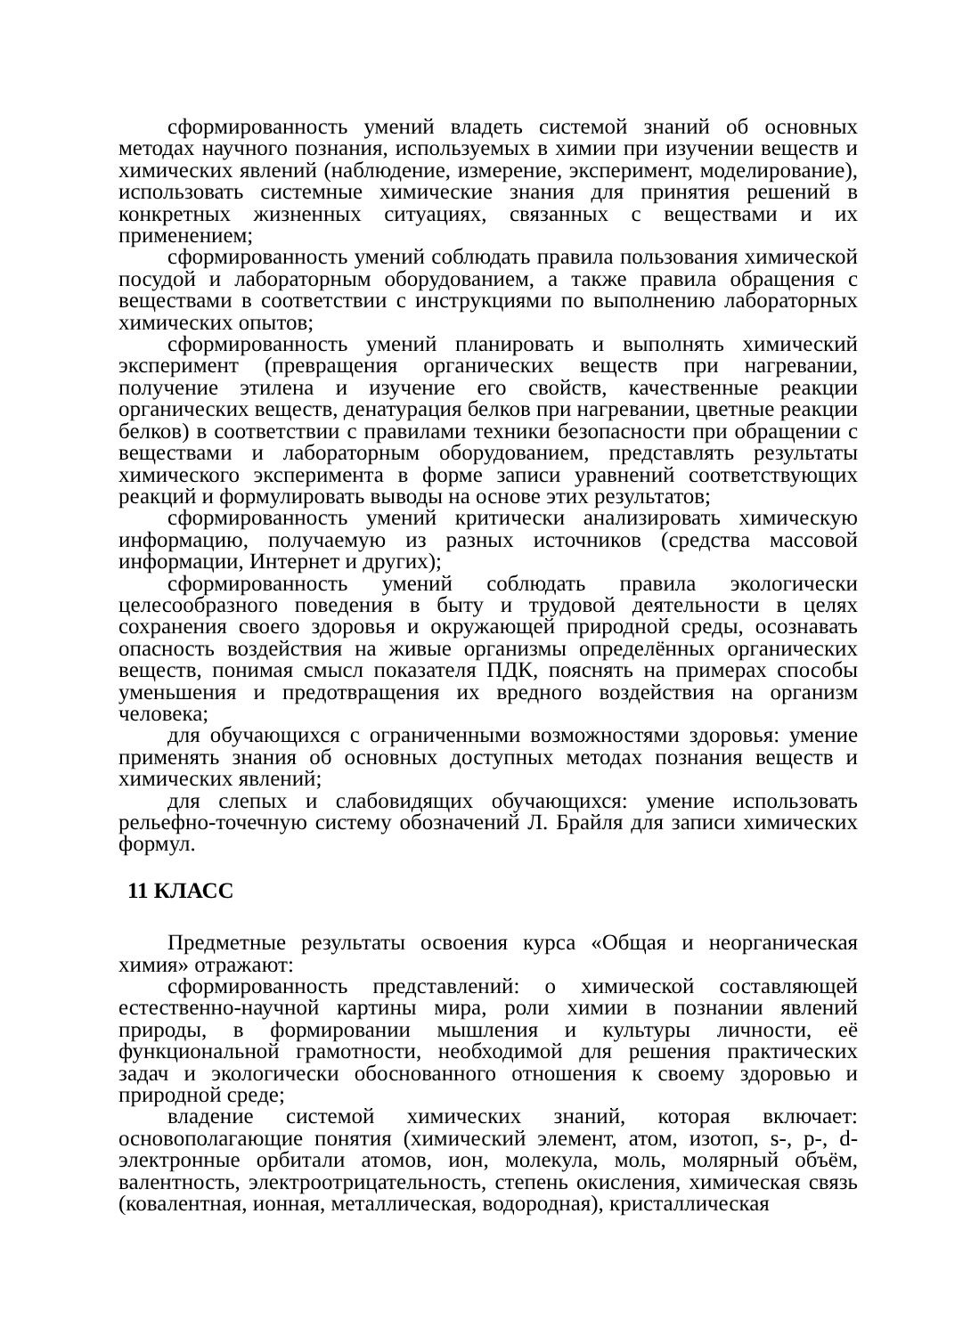сформированность умений владеть системой знаний об основных методах научного познания, используемых в химии при изучении веществ и химических явлений (наблюдение, измерение, эксперимент, моделирование), использовать системные химические знания для принятия решений в конкретных жизненных ситуациях, связанных с веществами и их применением;
сформированность умений соблюдать правила пользования химической посудой и лабораторным оборудованием, а также правила обращения с веществами в соответствии с инструкциями по выполнению лабораторных химических опытов;
сформированность умений планировать и выполнять химический эксперимент (превращения органических веществ при нагревании, получение этилена и изучение его свойств, качественные реакции органических веществ, денатурация белков при нагревании, цветные реакции белков) в соответствии с правилами техники безопасности при обращении с веществами и лабораторным оборудованием, представлять результаты химического эксперимента в форме записи уравнений соответствующих реакций и формулировать выводы на основе этих результатов;
сформированность умений критически анализировать химическую информацию, получаемую из разных источников (средства массовой информации, Интернет и других);
сформированность умений соблюдать правила экологически целесообразного поведения в быту и трудовой деятельности в целях сохранения своего здоровья и окружающей природной среды, осознавать опасность воздействия на живые организмы определённых органических веществ, понимая смысл показателя ПДК, пояснять на примерах способы уменьшения и предотвращения их вредного воздействия на организм человека;
для обучающихся с ограниченными возможностями здоровья: умение применять знания об основных доступных методах познания веществ и химических явлений;
для слепых и слабовидящих обучающихся: умение использовать рельефно-точечную систему обозначений Л. Брайля для записи химических формул.
11 КЛАСС
Предметные результаты освоения курса «Общая и неорганическая химия» отражают:
сформированность представлений: о химической составляющей естественно-научной картины мира, роли химии в познании явлений природы, в формировании мышления и культуры личности, её функциональной грамотности, необходимой для решения практических задач и экологически обоснованного отношения к своему здоровью и природной среде;
владение системой химических знаний, которая включает: основополагающие понятия (химический элемент, атом, изотоп, s-, p-, d-электронные орбитали атомов, ион, молекула, моль, молярный объём, валентность, электроотрицательность, степень окисления, химическая связь (ковалентная, ионная, металлическая, водородная), кристаллическая